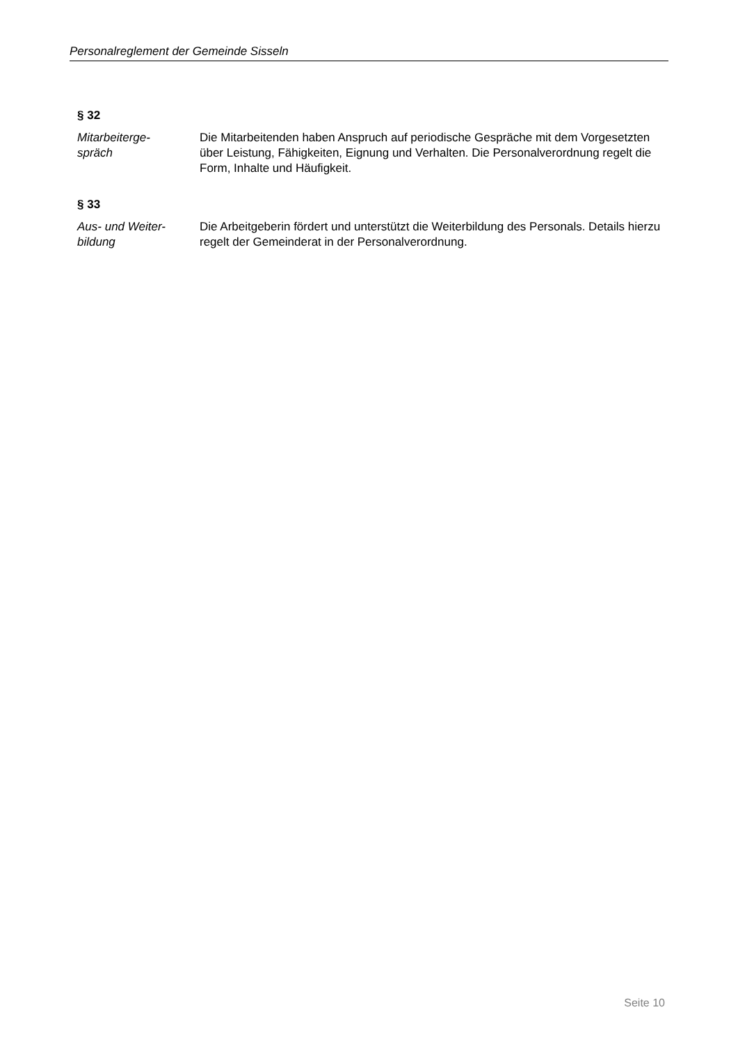Personalreglement der Gemeinde Sisseln
§ 32
Mitarbeiterge-
spräch
Die Mitarbeitenden haben Anspruch auf periodische Gespräche mit dem Vorgesetzten über Leistung, Fähigkeiten, Eignung und Verhalten. Die Personalverordnung regelt die Form, Inhalte und Häufigkeit.
§ 33
Aus- und Weiter-
bildung
Die Arbeitgeberin fördert und unterstützt die Weiterbildung des Personals. Details hierzu regelt der Gemeinderat in der Personalverordnung.
Seite 10